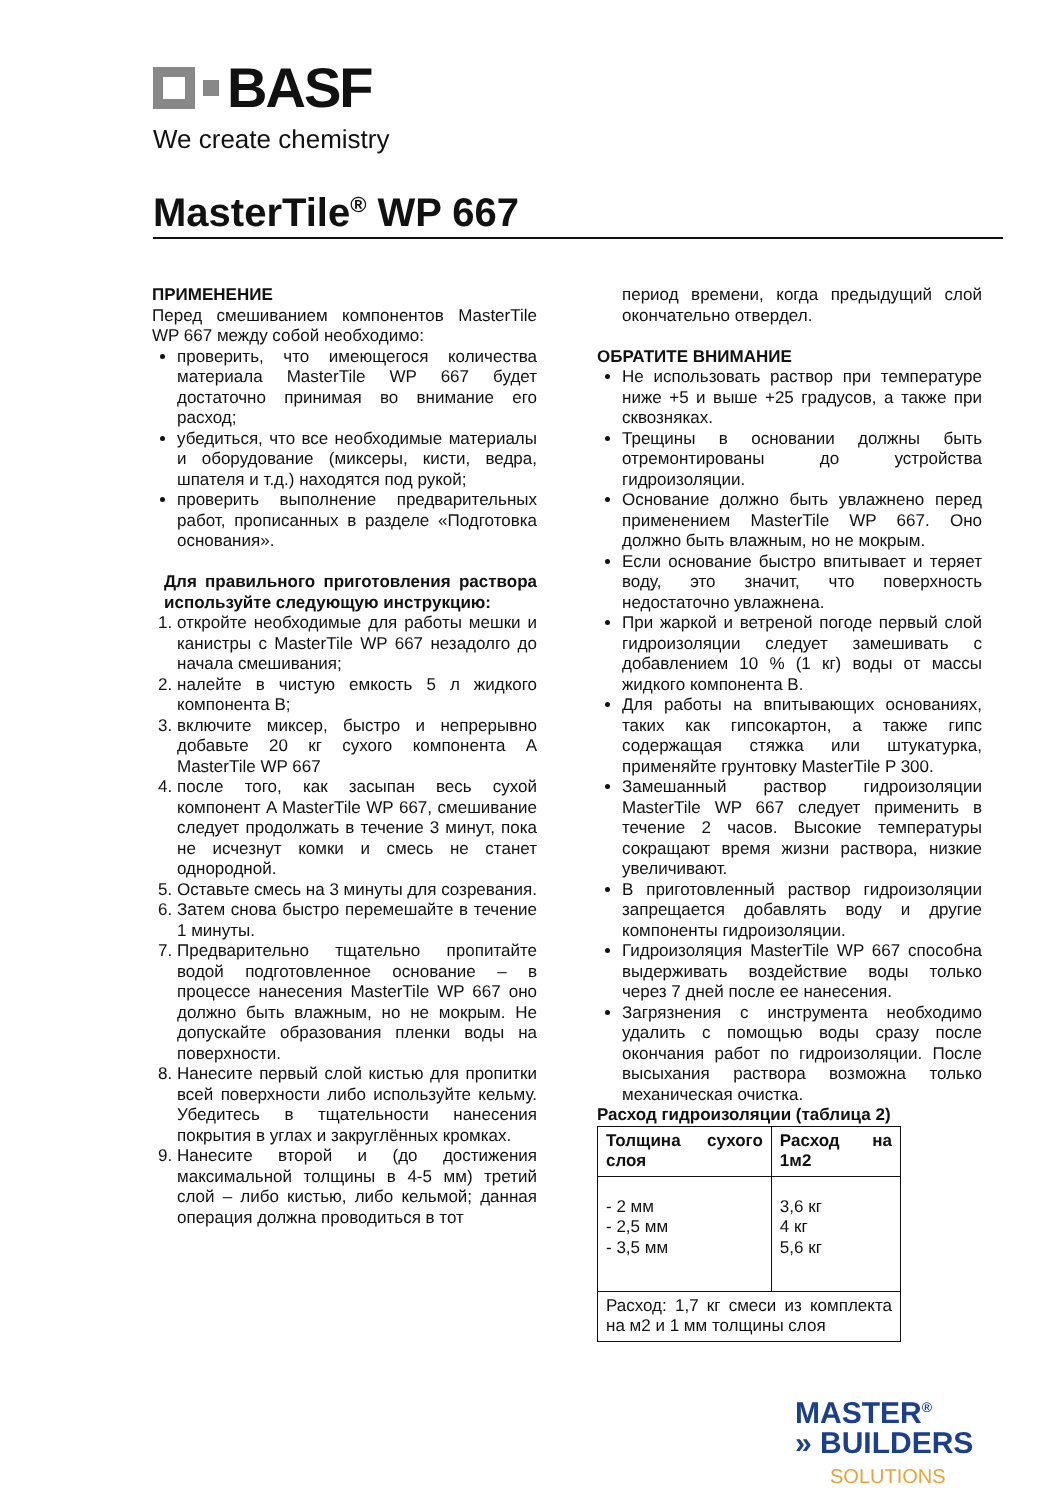BASF
We create chemistry
MasterTile<sup>®</sup> WP 667
ПРИМЕНЕНИЕ
Перед смешиванием компонентов MasterTile WP 667 между собой необходимо:
проверить, что имеющегося количества материала MasterTile WP 667 будет достаточно принимая во внимание его расход;
убедиться, что все необходимые материалы и оборудование (миксеры, кисти, ведра, шпателя и т.д.) находятся под рукой;
проверить выполнение предварительных работ, прописанных в разделе «Подготовка основания».
Для правильного приготовления раствора используйте следующую инструкцию:
1. откройте необходимые для работы мешки и канистры с MasterTile WP 667 незадолго до начала смешивания;
2. налейте в чистую емкость 5 л жидкого компонента B;
3. включите миксер, быстро и непрерывно добавьте 20 кг сухого компонента A MasterTile WP 667
4. после того, как засыпан весь сухой компонент A MasterTile WP 667, смешивание следует продолжать в течение 3 минут, пока не исчезнут комки и смесь не станет однородной.
5. Оставьте смесь на 3 минуты для созревания.
6. Затем снова быстро перемешайте в течение 1 минуты.
7. Предварительно тщательно пропитайте водой подготовленное основание – в процессе нанесения MasterTile WP 667 оно должно быть влажным, но не мокрым. Не допускайте образования пленки воды на поверхности.
8. Нанесите первый слой кистью для пропитки всей поверхности либо используйте кельму. Убедитесь в тщательности нанесения покрытия в углах и закруглённых кромках.
9. Нанесите второй и (до достижения максимальной толщины в 4-5 мм) третий слой – либо кистью, либо кельмой; данная операция должна проводиться в тот
период времени, когда предыдущий слой окончательно отвердел.
ОБРАТИТЕ ВНИМАНИЕ
Не использовать раствор при температуре ниже +5 и выше +25 градусов, а также при сквозняках.
Трещины в основании должны быть отремонтированы до устройства гидроизоляции.
Основание должно быть увлажнено перед применением MasterTile WP 667. Оно должно быть влажным, но не мокрым.
Если основание быстро впитывает и теряет воду, это значит, что поверхность недостаточно увлажнена.
При жаркой и ветреной погоде первый слой гидроизоляции следует замешивать с добавлением 10 % (1 кг) воды от массы жидкого компонента B.
Для работы на впитывающих основаниях, таких как гипсокартон, а также гипс содержащая стяжка или штукатурка, применяйте грунтовку MasterTile P 300.
Замешанный раствор гидроизоляции MasterTile WP 667 следует применить в течение 2 часов. Высокие температуры сокращают время жизни раствора, низкие увеличивают.
В приготовленный раствор гидроизоляции запрещается добавлять воду и другие компоненты гидроизоляции.
Гидроизоляция MasterTile WP 667 способна выдерживать воздействие воды только через 7 дней после ее нанесения.
Загрязнения с инструмента необходимо удалить с помощью воды сразу после окончания работ по гидроизоляции. После высыхания раствора возможна только механическая очистка.
Расход гидроизоляции (таблица 2)
| Толщина сухого слоя | Расход на 1м2 |
| --- | --- |
| - 2 мм - 2,5 мм - 3,5 мм | 3,6 кг 4 кг 5,6 кг |
| Расход: 1,7 кг смеси из комплекта на м2 и 1 мм толщины слоя | |
MASTER<sup>®</sup>
» BUILDERS
SOLUTIONS